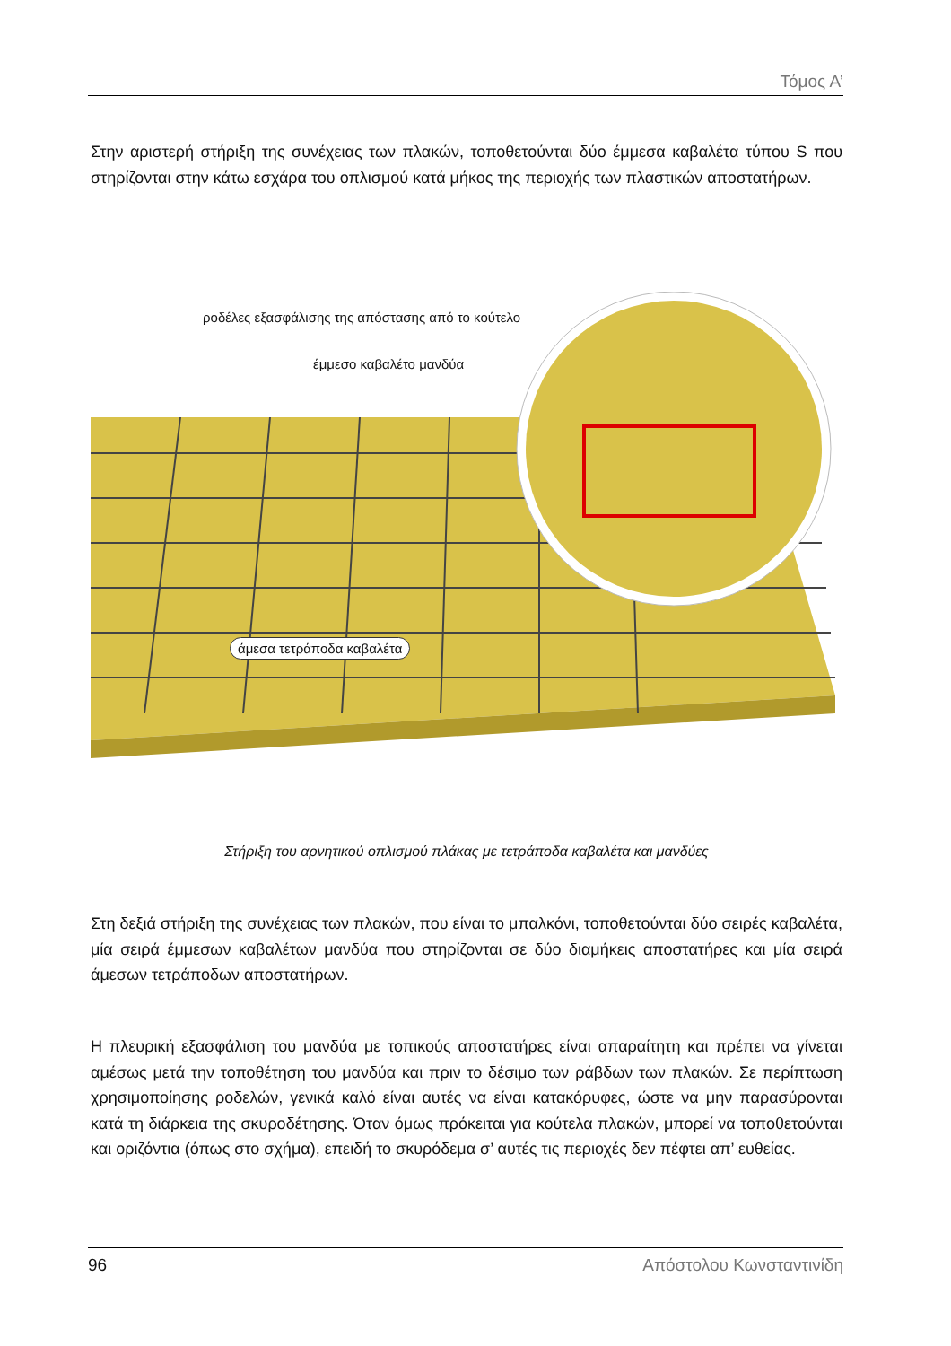Τόμος Α’
Στην αριστερή στήριξη της συνέχειας των πλακών, τοποθετούνται δύο έμμεσα καβαλέτα τύπου S που στηρίζονται στην κάτω εσχάρα του οπλισμού κατά μήκος της περιοχής των πλαστικών αποστατήρων.
ροδέλες εξασφάλισης της απόστασης από το κούτελο
έμμεσο καβαλέτο μανδύα
άμεσα τετράποδα καβαλέτα
Στήριξη του αρνητικού οπλισμού πλάκας με τετράποδα καβαλέτα και μανδύες
Στη δεξιά στήριξη της συνέχειας των πλακών, που είναι το μπαλκόνι, τοποθετούνται δύο σειρές καβαλέτα, μία σειρά έμμεσων καβαλέτων μανδύα που στηρίζονται σε δύο διαμήκεις αποστατήρες και μία σειρά άμεσων τετράποδων αποστατήρων.
Η πλευρική εξασφάλιση του μανδύα με τοπικούς αποστατήρες είναι απαραίτητη και πρέπει να γίνεται αμέσως μετά την τοποθέτηση του μανδύα και πριν το δέσιμο των ράβδων των πλακών. Σε περίπτωση χρησιμοποίησης ροδελών, γενικά καλό είναι αυτές να είναι κατακόρυφες, ώστε να μην παρασύρονται κατά τη διάρκεια της σκυροδέτησης. Όταν όμως πρόκειται για κούτελα πλακών, μπορεί να τοποθετούνται και οριζόντια (όπως στο σχήμα), επειδή το σκυρόδεμα σ’ αυτές τις περιοχές δεν πέφτει απ’ ευθείας.
96 Απόστολου Κωνσταντινίδη